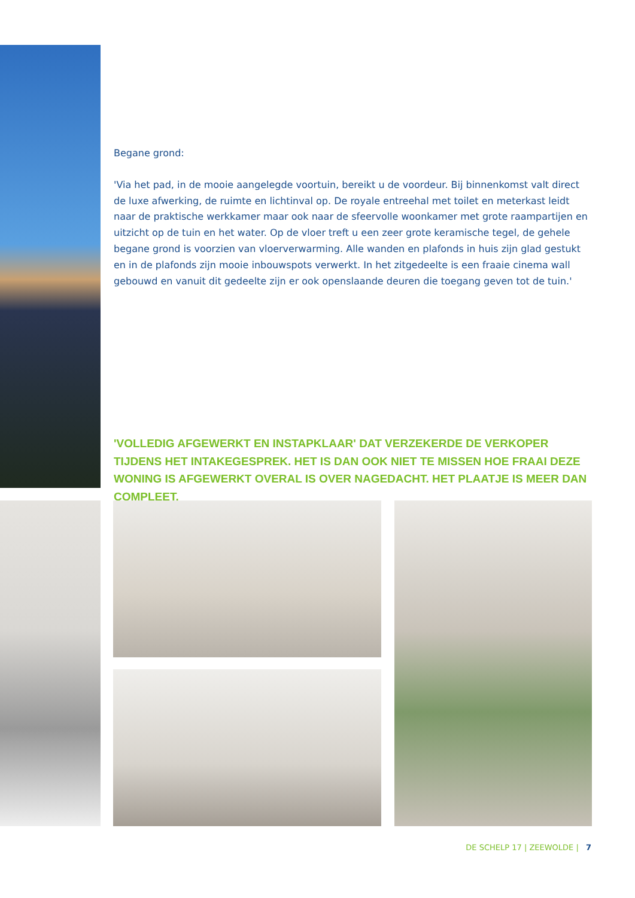Begane grond:
'Via het pad, in de mooie aangelegde voortuin, bereikt u de voordeur. Bij binnenkomst valt direct de luxe afwerking, de ruimte en lichtinval op. De royale entreehal met toilet en meterkast leidt naar de praktische werkkamer maar ook naar de sfeervolle woonkamer met grote raampartijen en uitzicht op de tuin en het water. Op de vloer treft u een zeer grote keramische tegel, de gehele begane grond is voorzien van vloerverwarming. Alle wanden en plafonds in huis zijn glad gestukt en in de plafonds zijn mooie inbouwspots verwerkt. In het zitgedeelte is een fraaie cinema wall gebouwd en vanuit dit gedeelte zijn er ook openslaande deuren die toegang geven tot de tuin.'
'VOLLEDIG AFGEWERKT EN INSTAPKLAAR' DAT VERZEKERDE DE VERKOPER TIJDENS HET INTAKEGESPREK. HET IS DAN OOK NIET TE MISSEN HOE FRAAI DEZE WONING IS AFGEWERKT OVERAL IS OVER NAGEDACHT. HET PLAATJE IS MEER DAN COMPLEET.
DE SCHELP 17 | ZEEWOLDE | 7